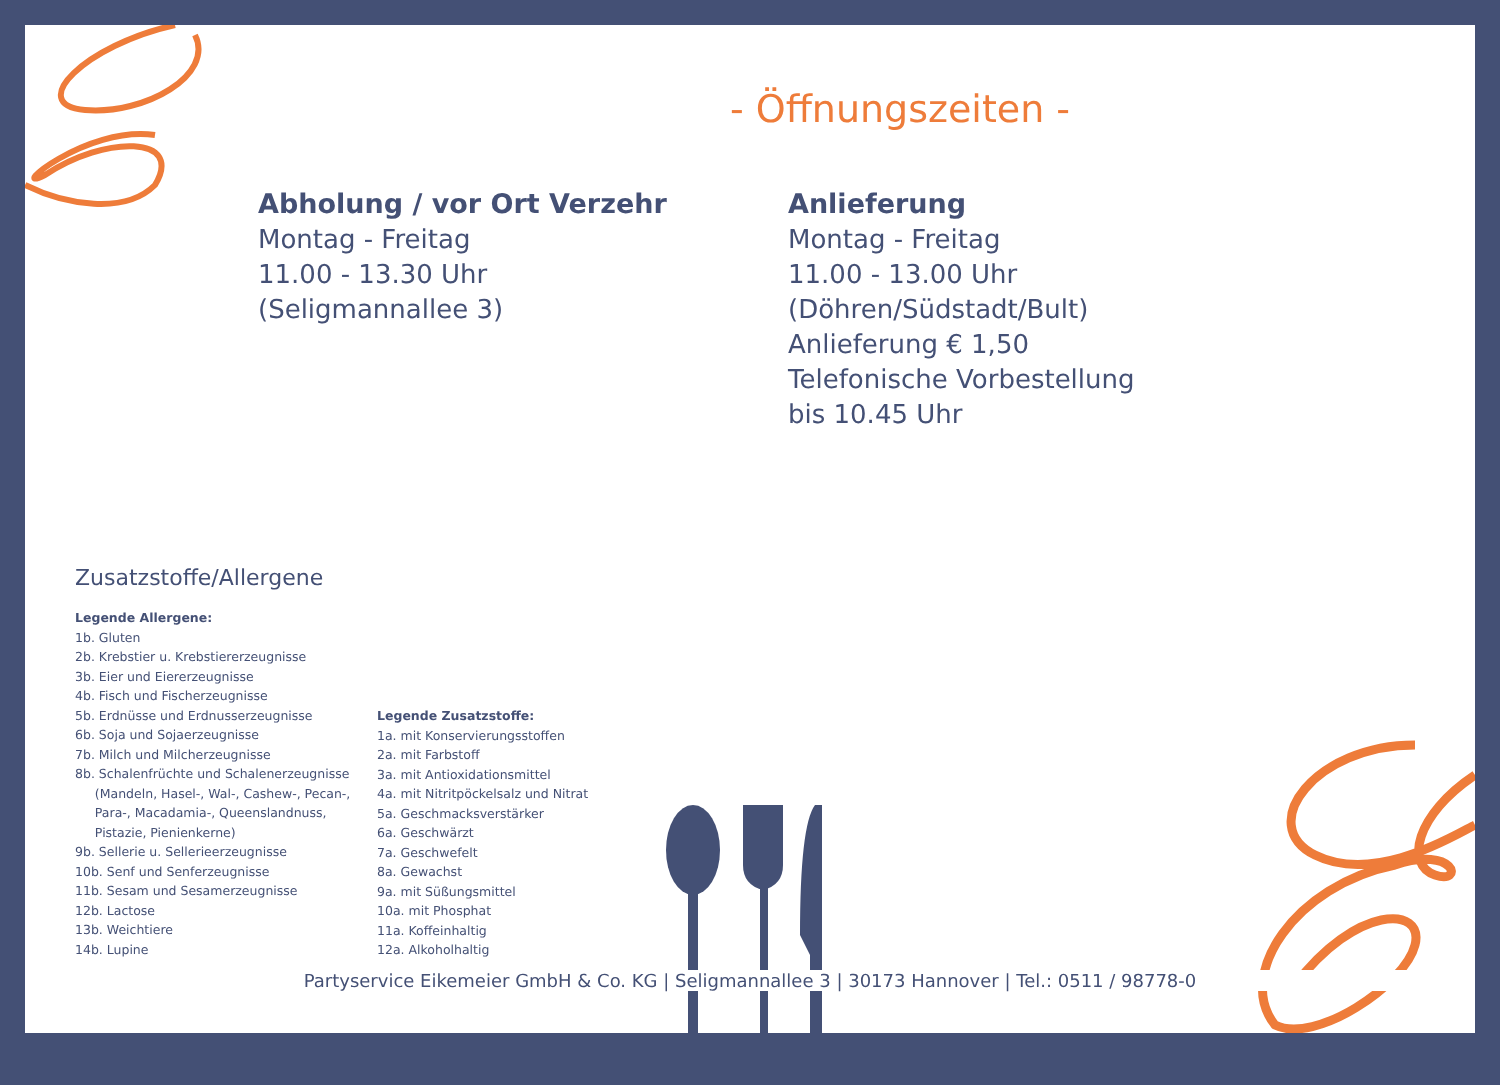- Öffnungszeiten -
Abholung / vor Ort Verzehr
Montag - Freitag
11.00 - 13.30 Uhr
(Seligmannallee 3)
Anlieferung
Montag - Freitag
11.00 - 13.00 Uhr
(Döhren/Südstadt/Bult)
Anlieferung € 1,50
Telefonische Vorbestellung
bis 10.45 Uhr
Zusatzstoffe/Allergene
Legende Allergene:
1b. Gluten
2b. Krebstier u. Krebstiererzeugnisse
3b. Eier und Eiererzeugnisse
4b. Fisch und Fischerzeugnisse
5b. Erdnüsse und Erdnusserzeugnisse
6b. Soja und Sojaerzeugnisse
7b. Milch und Milcherzeugnisse
8b. Schalenfrüchte und Schalenerzeugnisse
(Mandeln, Hasel-, Wal-, Cashew-, Pecan-,
Para-, Macadamia-, Queenslandnuss,
Pistazie, Pienienkerne)
9b. Sellerie u. Sellerieerzeugnisse
10b. Senf und Senferzeugnisse
11b. Sesam und Sesamerzeugnisse
12b. Lactose
13b. Weichtiere
14b. Lupine
Legende Zusatzstoffe:
1a. mit Konservierungsstoffen
2a. mit Farbstoff
3a. mit Antioxidationsmittel
4a. mit Nitritpöckelsalz und Nitrat
5a. Geschmacksverstärker
6a. Geschwärzt
7a. Geschwefelt
8a. Gewachst
9a. mit Süßungsmittel
10a. mit Phosphat
11a. Koffeinhaltig
12a. Alkoholhaltig
Partyservice Eikemeier GmbH & Co. KG | Seligmannallee 3 | 30173 Hannover | Tel.: 0511 / 98778-0